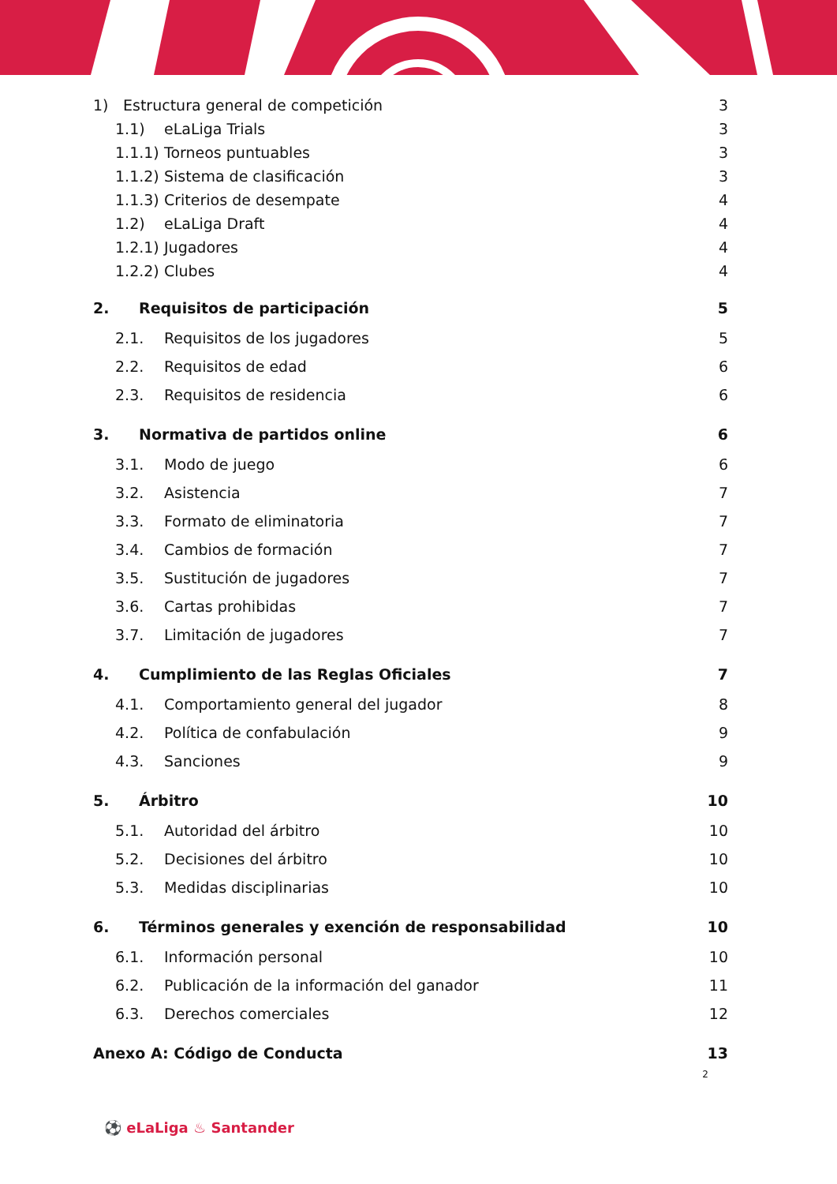1) Estructura general de competición 3
1.1) eLaLiga Trials 3
1.1.1) Torneos puntuables 3
1.1.2) Sistema de clasificación 3
1.1.3) Criterios de desempate 4
1.2) eLaLiga Draft 4
1.2.1) Jugadores 4
1.2.2) Clubes 4
2. Requisitos de participación 5
2.1. Requisitos de los jugadores 5
2.2. Requisitos de edad 6
2.3. Requisitos de residencia 6
3. Normativa de partidos online 6
3.1. Modo de juego 6
3.2. Asistencia 7
3.3. Formato de eliminatoria 7
3.4. Cambios de formación 7
3.5. Sustitución de jugadores 7
3.6. Cartas prohibidas 7
3.7. Limitación de jugadores 7
4. Cumplimiento de las Reglas Oficiales 7
4.1. Comportamiento general del jugador 8
4.2. Política de confabulación 9
4.3. Sanciones 9
5. Árbitro 10
5.1. Autoridad del árbitro 10
5.2. Decisiones del árbitro 10
5.3. Medidas disciplinarias 10
6. Términos generales y exención de responsabilidad 10
6.1. Información personal 10
6.2. Publicación de la información del ganador 11
6.3. Derechos comerciales 12
Anexo A: Código de Conducta 13
2
⚽ eLaLiga ♨ Santander